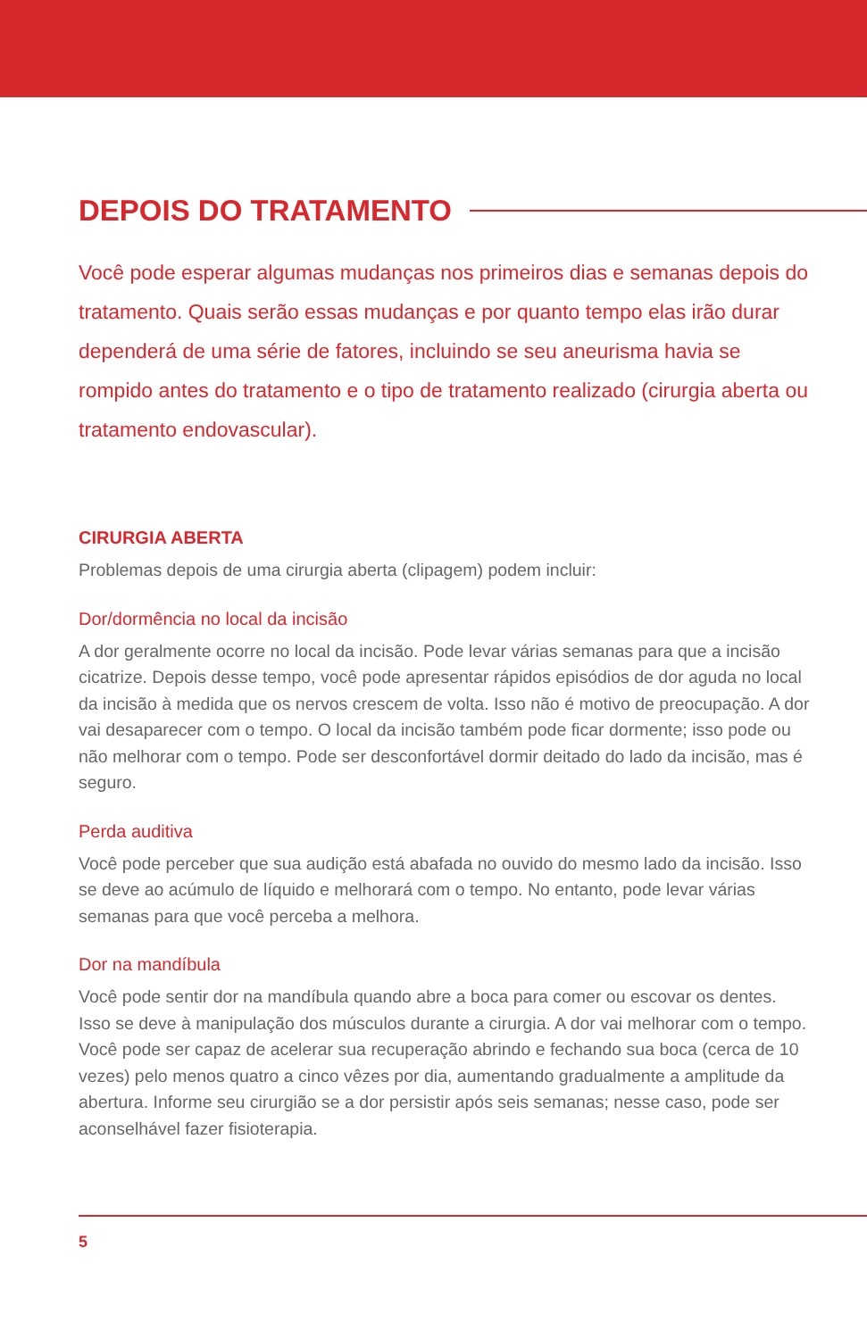DEPOIS DO TRATAMENTO
Você pode esperar algumas mudanças nos primeiros dias e semanas depois do tratamento. Quais serão essas mudanças e por quanto tempo elas irão durar dependerá de uma série de fatores, incluindo se seu aneurisma havia se rompido antes do tratamento e o tipo de tratamento realizado (cirurgia aberta ou tratamento endovascular).
CIRURGIA ABERTA
Problemas depois de uma cirurgia aberta (clipagem) podem incluir:
Dor/dormência no local da incisão
A dor geralmente ocorre no local da incisão. Pode levar várias semanas para que a incisão cicatrize. Depois desse tempo, você pode apresentar rápidos episódios de dor aguda no local da incisão à medida que os nervos crescem de volta. Isso não é motivo de preocupação. A dor vai desaparecer com o tempo. O local da incisão também pode ficar dormente; isso pode ou não melhorar com o tempo. Pode ser desconfortável dormir deitado do lado da incisão, mas é seguro.
Perda auditiva
Você pode perceber que sua audição está abafada no ouvido do mesmo lado da incisão. Isso se deve ao acúmulo de líquido e melhorará com o tempo. No entanto, pode levar várias semanas para que você perceba a melhora.
Dor na mandíbula
Você pode sentir dor na mandíbula quando abre a boca para comer ou escovar os dentes. Isso se deve à manipulação dos músculos durante a cirurgia. A dor vai melhorar com o tempo. Você pode ser capaz de acelerar sua recuperação abrindo e fechando sua boca (cerca de 10 vezes) pelo menos quatro a cinco vêzes por dia, aumentando gradualmente a amplitude da abertura. Informe seu cirurgião se a dor persistir após seis semanas; nesse caso, pode ser aconselhável fazer fisioterapia.
5